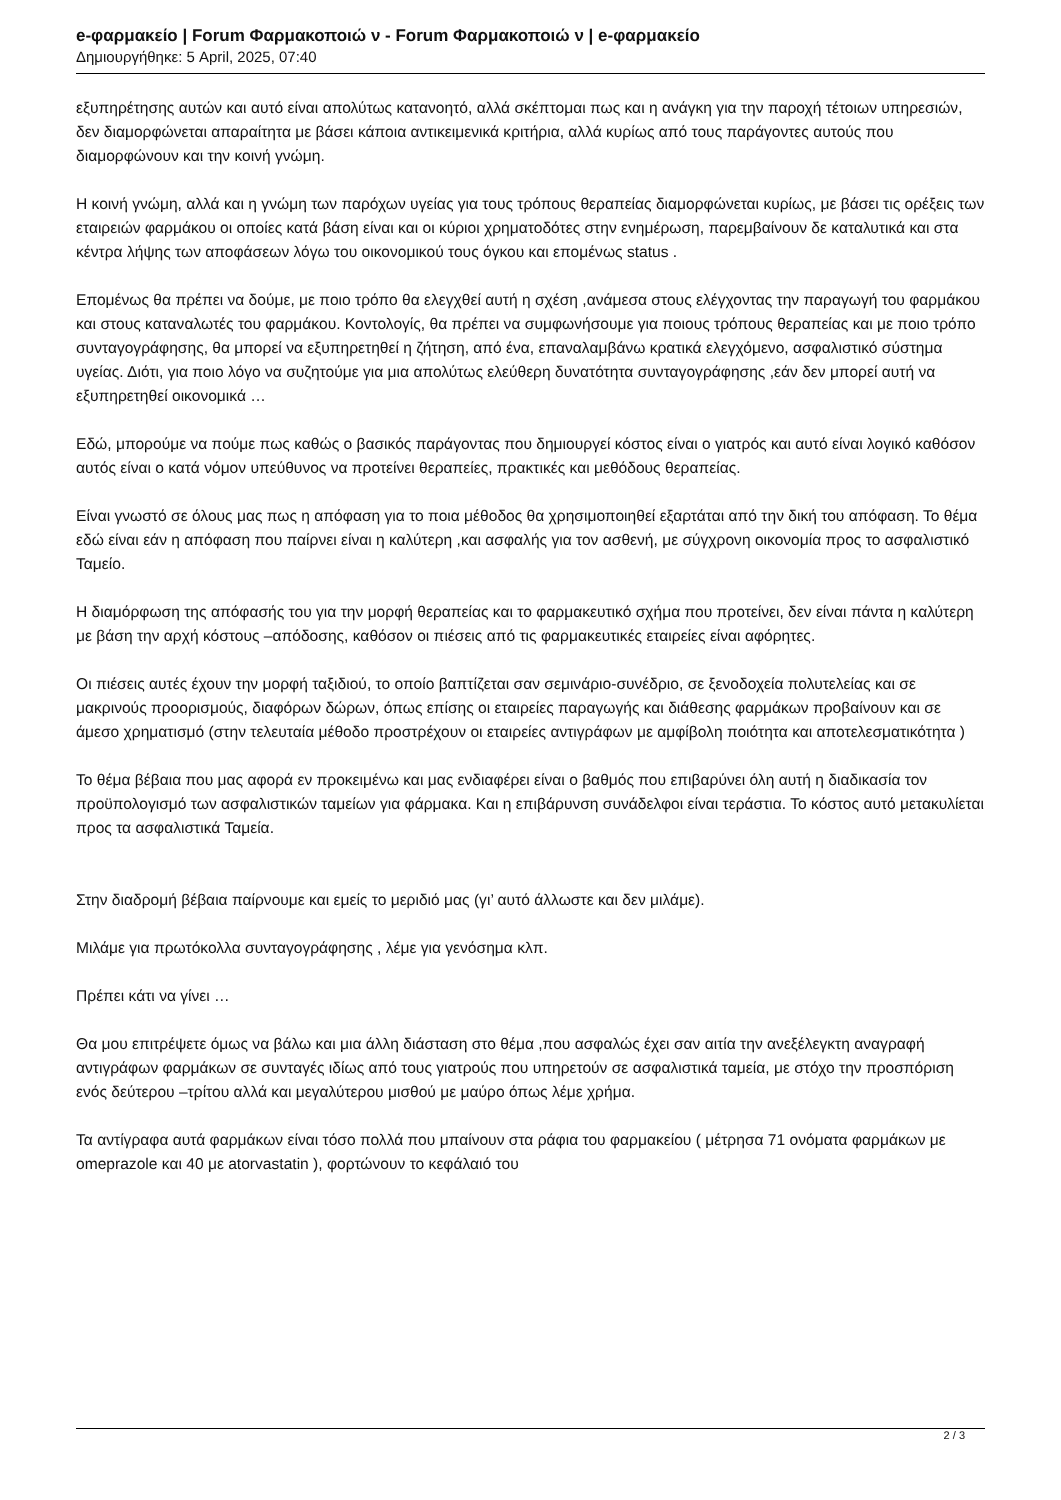e-φαρμακείο | Forum Φαρμακοποιώ ν - Forum Φαρμακοποιώ ν | e-φαρμακείο
Δημιουργήθηκε: 5 April, 2025, 07:40
εξυπηρέτησης αυτών και αυτό είναι απολύτως κατανοητό, αλλά σκέπτομαι πως και η ανάγκη για την παροχή τέτοιων υπηρεσιών, δεν διαμορφώνεται απαραίτητα με βάσει κάποια αντικειμενικά κριτήρια, αλλά κυρίως από τους παράγοντες αυτούς που διαμορφώνουν και την κοινή γνώμη.
Η κοινή γνώμη, αλλά και η γνώμη των παρόχων υγείας για τους τρόπους θεραπείας διαμορφώνεται κυρίως, με βάσει τις ορέξεις των εταιρειών φαρμάκου οι οποίες κατά βάση είναι και οι κύριοι χρηματοδότες στην ενημέρωση, παρεμβαίνουν δε καταλυτικά και στα κέντρα λήψης των αποφάσεων λόγω του οικονομικού τους όγκου και επομένως status .
Επομένως θα πρέπει να δούμε, με ποιο τρόπο θα ελεγχθεί αυτή η σχέση ,ανάμεσα στους ελέγχοντας την παραγωγή του φαρμάκου και στους καταναλωτές του φαρμάκου. Κοντολογίς, θα πρέπει να συμφωνήσουμε για ποιους τρόπους θεραπείας και με ποιο τρόπο συνταγογράφησης, θα μπορεί να εξυπηρετηθεί η ζήτηση, από ένα, επαναλαμβάνω κρατικά ελεγχόμενο, ασφαλιστικό σύστημα υγείας. Διότι, για ποιο λόγο να συζητούμε για μια απολύτως ελεύθερη δυνατότητα συνταγογράφησης ,εάν δεν μπορεί αυτή να εξυπηρετηθεί οικονομικά …
Εδώ, μπορούμε να πούμε πως καθώς ο βασικός παράγοντας που δημιουργεί κόστος είναι ο γιατρός και αυτό είναι λογικό καθόσον αυτός είναι ο κατά νόμον υπεύθυνος να προτείνει θεραπείες, πρακτικές και μεθόδους θεραπείας.
Είναι γνωστό σε όλους μας πως η απόφαση για το ποια μέθοδος θα χρησιμοποιηθεί εξαρτάται από την δική του απόφαση. Το θέμα εδώ είναι εάν η απόφαση που παίρνει είναι η καλύτερη ,και ασφαλής για τον ασθενή, με σύγχρονη οικονομία προς το ασφαλιστικό Ταμείο.
Η διαμόρφωση της απόφασής του για την μορφή θεραπείας και το φαρμακευτικό σχήμα που προτείνει, δεν είναι πάντα η καλύτερη με βάση την αρχή κόστους –απόδοσης, καθόσον οι πιέσεις από τις φαρμακευτικές εταιρείες είναι αφόρητες.
Οι πιέσεις αυτές έχουν την μορφή ταξιδιού, το οποίο βαπτίζεται σαν σεμινάριο-συνέδριο, σε ξενοδοχεία πολυτελείας και σε μακρινούς προορισμούς, διαφόρων δώρων, όπως επίσης οι εταιρείες παραγωγής και διάθεσης φαρμάκων προβαίνουν και σε άμεσο χρηματισμό (στην τελευταία μέθοδο προστρέχουν οι εταιρείες αντιγράφων με αμφίβολη ποιότητα και αποτελεσματικότητα )
Το θέμα βέβαια που μας αφορά εν προκειμένω και μας ενδιαφέρει είναι ο βαθμός που επιβαρύνει όλη αυτή η διαδικασία τον προϋπολογισμό των ασφαλιστικών ταμείων για φάρμακα. Και η επιβάρυνση συνάδελφοι είναι τεράστια. Το κόστος αυτό μετακυλίεται προς τα ασφαλιστικά Ταμεία.
Στην διαδρομή βέβαια παίρνουμε και εμείς το μεριδιό μας (γι’ αυτό άλλωστε και δεν μιλάμε).
Μιλάμε για πρωτόκολλα συνταγογράφησης , λέμε για γενόσημα κλπ.
Πρέπει κάτι να γίνει …
Θα μου επιτρέψετε όμως να βάλω και μια άλλη διάσταση στο θέμα ,που ασφαλώς έχει σαν αιτία την ανεξέλεγκτη αναγραφή αντιγράφων φαρμάκων σε συνταγές ιδίως από τους γιατρούς που υπηρετούν σε ασφαλιστικά ταμεία, με στόχο την προσπόριση ενός δεύτερου –τρίτου αλλά και μεγαλύτερου μισθού με μαύρο όπως λέμε χρήμα.
Τα αντίγραφα αυτά φαρμάκων είναι τόσο πολλά που μπαίνουν στα ράφια του φαρμακείου ( μέτρησα 71 ονόματα φαρμάκων με omeprazole και 40 με atorvastatin ), φορτώνουν το κεφάλαιό του
2 / 3